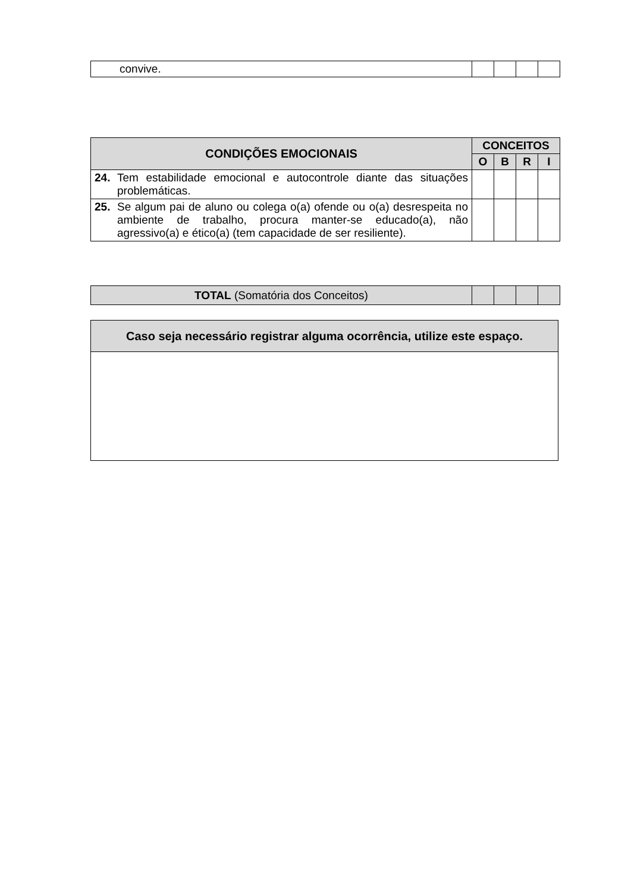| convive. | | | | |
| CONDIÇÕES EMOCIONAIS | | CONCEITOS | | | |
| --- | --- | --- | --- | --- | --- |
| | | O | B | R | I |
| 24. | Tem estabilidade emocional e autocontrole diante das situações problemáticas. | | | | |
| 25. | Se algum pai de aluno ou colega o(a) ofende ou o(a) desrespeita no ambiente de trabalho, procura manter-se educado(a), não agressivo(a) e ético(a) (tem capacidade de ser resiliente). | | | | |
| TOTAL (Somatória dos Conceitos) | | | | |
| Caso seja necessário registrar alguma ocorrência, utilize este espaço. |
| --- |